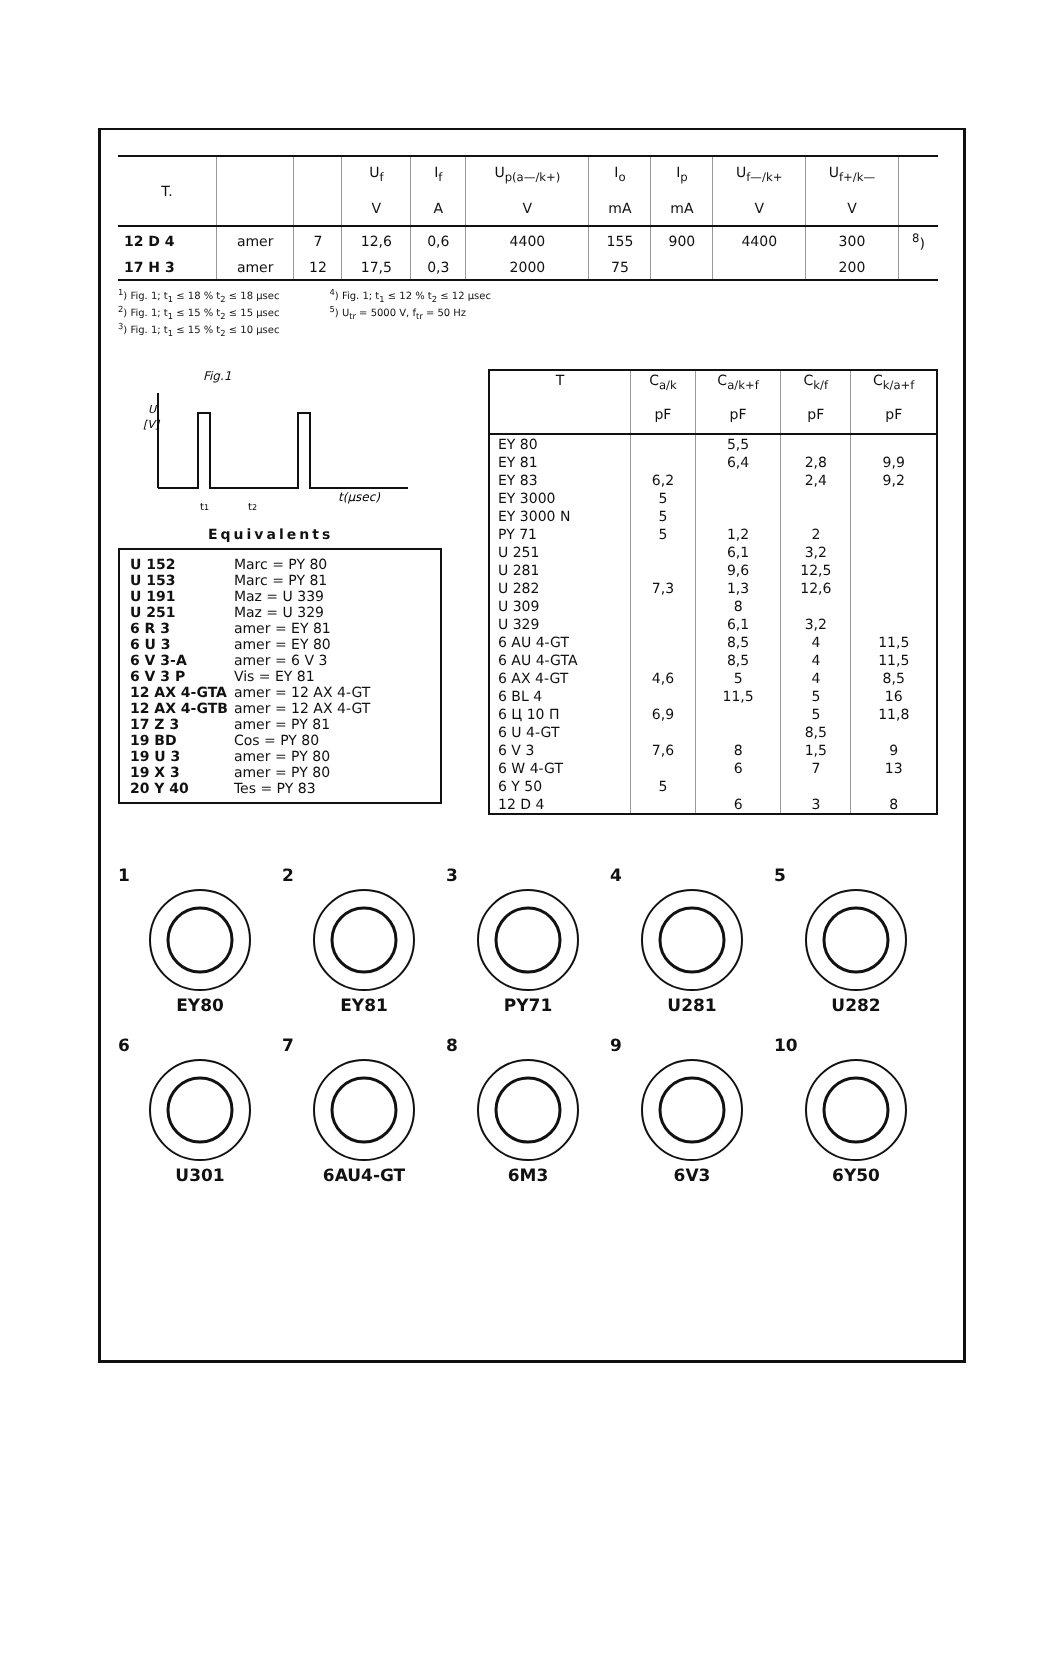| T. | | | U<sub>f</sub> | I<sub>f</sub> | U<sub>p(a—/k+)</sub> | I<sub>o</sub> | I<sub>p</sub> | U<sub>f—/k+</sub> | U<sub>f+/k—</sub> | |
| --- | --- | --- | --- | --- | --- | --- | --- | --- | --- | --- |
| | | | V | A | V | mA | mA | V | V | |
| 12 D 4 | amer | 7 | 12,6 | 0,6 | 4400 | 155 | 900 | 4400 | 300 | <sup>8</sup>) |
| 17 H 3 | amer | 12 | 17,5 | 0,3 | 2000 | 75 | | | 200 | |
<sup>1</sup>) Fig. 1; t<sub>1</sub> ≤ 18 % t<sub>2</sub> ≤ 18 µsec
<sup>2</sup>) Fig. 1; t<sub>1</sub> ≤ 15 % t<sub>2</sub> ≤ 15 µsec
<sup>3</sup>) Fig. 1; t<sub>1</sub> ≤ 15 % t<sub>2</sub> ≤ 10 µsec
<sup>4</sup>) Fig. 1; t<sub>1</sub> ≤ 12 % t<sub>2</sub> ≤ 12 µsec
<sup>5</sup>) U<sub>tr</sub> = 5000 V, f<sub>tr</sub> = 50 Hz
Fig.1
U
[V]
t(µsec)
t1
t2
Equivalents
| U 152 | Marc = PY 80 |
| U 153 | Marc = PY 81 |
| U 191 | Maz = U 339 |
| U 251 | Maz = U 329 |
| 6 R 3 | amer = EY 81 |
| 6 U 3 | amer = EY 80 |
| 6 V 3-A | amer = 6 V 3 |
| 6 V 3 P | Vis = EY 81 |
| 12 AX 4-GTA | amer = 12 AX 4-GT |
| 12 AX 4-GTB | amer = 12 AX 4-GT |
| 17 Z 3 | amer = PY 81 |
| 19 BD | Cos = PY 80 |
| 19 U 3 | amer = PY 80 |
| 19 X 3 | amer = PY 80 |
| 20 Y 40 | Tes = PY 83 |
| T | C<sub>a/k</sub> | C<sub>a/k+f</sub> | C<sub>k/f</sub> | C<sub>k/a+f</sub> |
| --- | --- | --- | --- | --- |
| | pF | pF | pF | pF |
| EY 80 | | 5,5 | | |
| EY 81 | | 6,4 | 2,8 | 9,9 |
| EY 83 | 6,2 | | 2,4 | 9,2 |
| EY 3000 | 5 | | | |
| EY 3000 N | 5 | | | |
| PY 71 | 5 | 1,2 | 2 | |
| U 251 | | 6,1 | 3,2 | |
| U 281 | | 9,6 | 12,5 | |
| U 282 | 7,3 | 1,3 | 12,6 | |
| U 309 | | 8 | | |
| U 329 | | 6,1 | 3,2 | |
| 6 AU 4-GT | | 8,5 | 4 | 11,5 |
| 6 AU 4-GTA | | 8,5 | 4 | 11,5 |
| 6 AX 4-GT | 4,6 | 5 | 4 | 8,5 |
| 6 BL 4 | | 11,5 | 5 | 16 |
| 6 Ц 10 П | 6,9 | | 5 | 11,8 |
| 6 U 4-GT | | | 8,5 | |
| 6 V 3 | 7,6 | 8 | 1,5 | 9 |
| 6 W 4-GT | | 6 | 7 | 13 |
| 6 Y 50 | 5 | | | |
| 12 D 4 | | 6 | 3 | 8 |
1
EY80
2
EY81
3
PY71
4
U281
5
U282
6
U301
7
6AU4-GT
8
6M3
9
6V3
10
6Y50